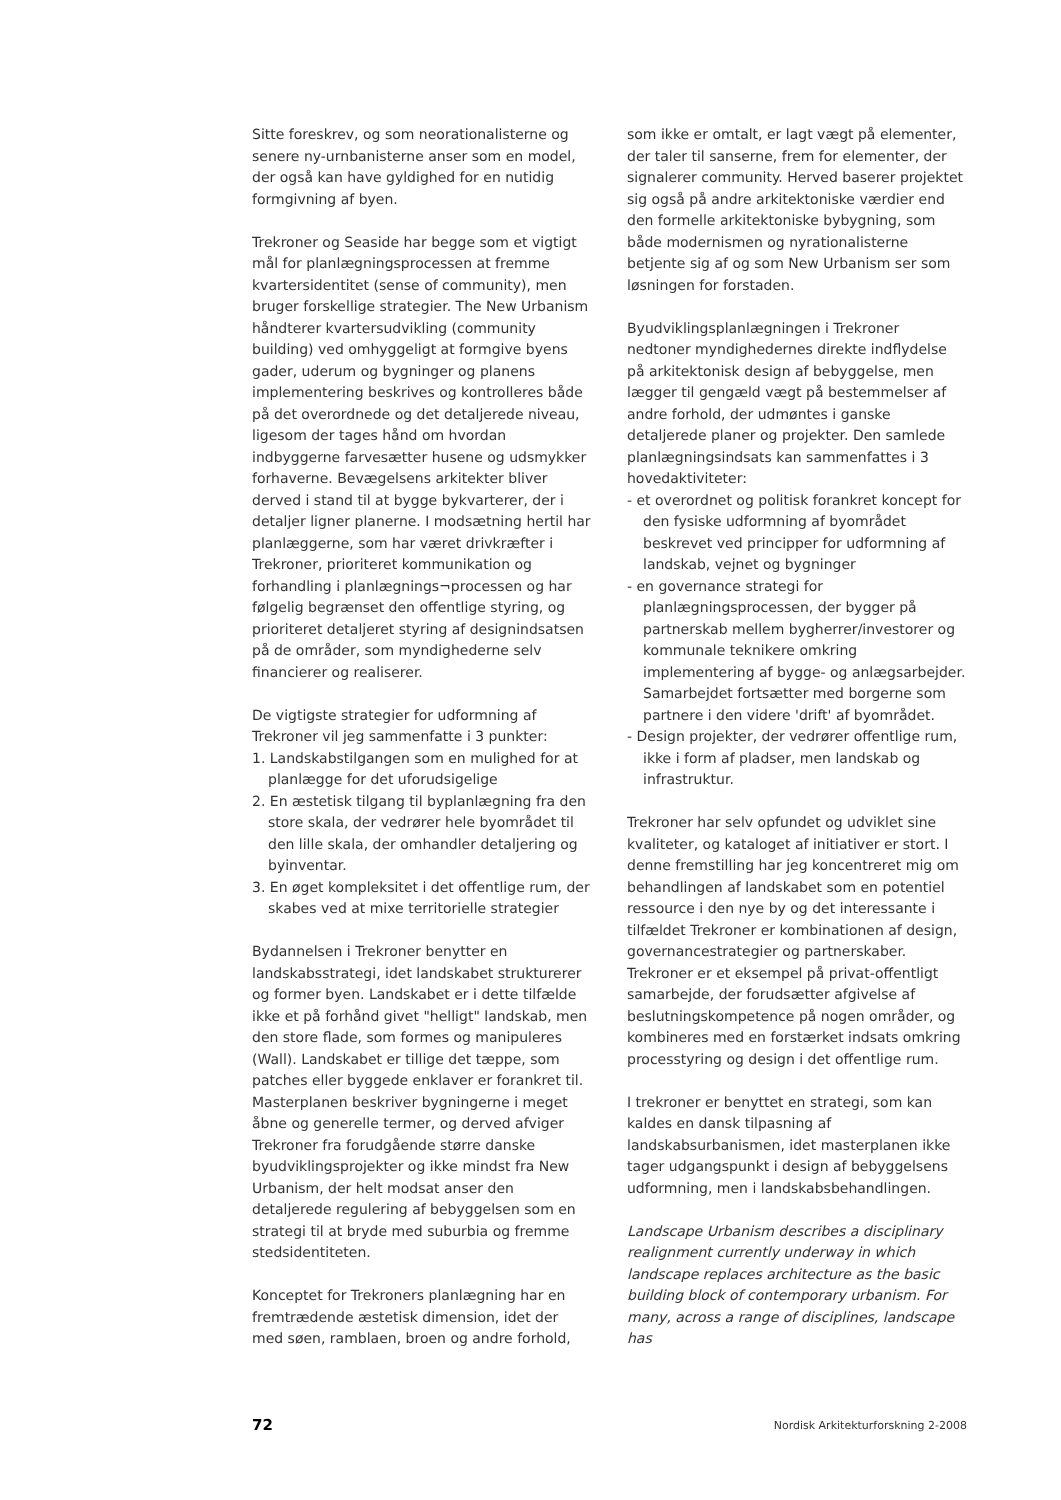Sitte foreskrev, og som neorationalisterne og senere ny-urnbanisterne anser som en model, der også kan have gyldighed for en nutidig formgivning af byen.
Trekroner og Seaside har begge som et vigtigt mål for planlægningsprocessen at fremme kvartersidentitet (sense of community), men bruger forskellige strategier. The New Urbanism håndterer kvartersudvikling (community building) ved omhyggeligt at formgive byens gader, uderum og bygninger og planens implementering beskrives og kontrolleres både på det overordnede og det detaljerede niveau, ligesom der tages hånd om hvordan indbyggerne farvesætter husene og udsmykker forhaverne. Bevægelsens arkitekter bliver derved i stand til at bygge bykvarterer, der i detaljer ligner planerne. I modsætning hertil har planlæggerne, som har været drivkræfter i Trekroner, prioriteret kommunikation og forhandling i planlægnings¬processen og har følgelig begrænset den offentlige styring, og prioriteret detaljeret styring af designindsatsen på de områder, som myndighederne selv financierer og realiserer.
De vigtigste strategier for udformning af Trekroner vil jeg sammenfatte i 3 punkter:
1. Landskabstilgangen som en mulighed for at planlægge for det uforudsigelige
2. En æstetisk tilgang til byplanlægning fra den store skala, der vedrører hele byområdet til den lille skala, der omhandler detaljering og byinventar.
3. En øget kompleksitet i det offentlige rum, der skabes ved at mixe territorielle strategier
Bydannelsen i Trekroner benytter en landskabsstrategi, idet landskabet strukturerer og former byen. Landskabet er i dette tilfælde ikke et på forhånd givet "helligt" landskab, men den store flade, som formes og manipuleres (Wall). Landskabet er tillige det tæppe, som patches eller byggede enklaver er forankret til. Masterplanen beskriver bygningerne i meget åbne og generelle termer, og derved afviger Trekroner fra forudgående større danske byudviklingsprojekter og ikke mindst fra New Urbanism, der helt modsat anser den detaljerede regulering af bebyggelsen som en strategi til at bryde med suburbia og fremme stedsidentiteten.
Konceptet for Trekroners planlægning har en fremtrædende æstetisk dimension, idet der med søen, ramblaen, broen og andre forhold,
som ikke er omtalt, er lagt vægt på elementer, der taler til sanserne, frem for elementer, der signalerer community. Herved baserer projektet sig også på andre arkitektoniske værdier end den formelle arkitektoniske bybygning, som både modernismen og nyrationalisterne betjente sig af og som New Urbanism ser som løsningen for forstaden.
Byudviklingsplanlægningen i Trekroner nedtoner myndighedernes direkte indflydelse på arkitektonisk design af bebyggelse, men lægger til gengæld vægt på bestemmelser af andre forhold, der udmøntes i ganske detaljerede planer og projekter. Den samlede planlægningsindsats kan sammenfattes i 3 hovedaktiviteter:
- et overordnet og politisk forankret koncept for den fysiske udformning af byområdet beskrevet ved principper for udformning af landskab, vejnet og bygninger
- en governance strategi for planlægningsprocessen, der bygger på partnerskab mellem bygherrer/investorer og kommunale teknikere omkring implementering af bygge- og anlægsarbejder. Samarbejdet fortsætter med borgerne som partnere i den videre 'drift' af byområdet.
- Design projekter, der vedrører offentlige rum, ikke i form af pladser, men landskab og infrastruktur.
Trekroner har selv opfundet og udviklet sine kvaliteter, og kataloget af initiativer er stort. I denne fremstilling har jeg koncentreret mig om behandlingen af landskabet som en potentiel ressource i den nye by og det interessante i tilfældet Trekroner er kombinationen af design, governancestrategier og partnerskaber. Trekroner er et eksempel på privat-offentligt samarbejde, der forudsætter afgivelse af beslutningskompetence på nogen områder, og kombineres med en forstærket indsats omkring processtyring og design i det offentlige rum.
I trekroner er benyttet en strategi, som kan kaldes en dansk tilpasning af landskabsurbanismen, idet masterplanen ikke tager udgangspunkt i design af bebyggelsens udformning, men i landskabsbehandlingen.
Landscape Urbanism describes a disciplinary realignment currently underway in which landscape replaces architecture as the basic building block of contemporary urbanism. For many, across a range of disciplines, landscape has
72 Nordisk Arkitekturforskning 2-2008